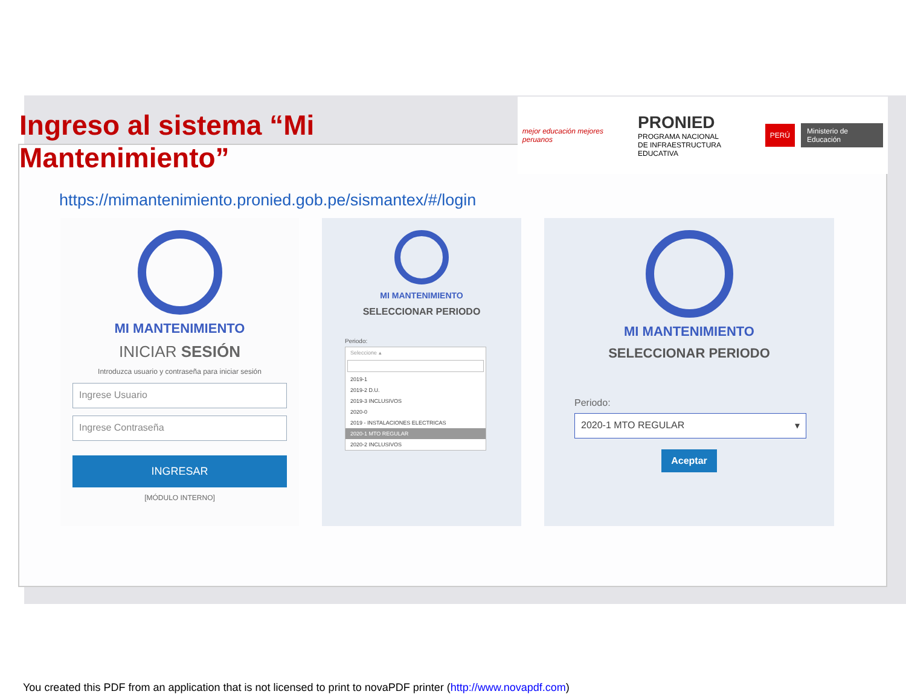Ingreso al sistema “Mi Mantenimiento”
mejor educación mejores peruanos
PRONIED
PROGRAMA NACIONAL
DE INFRAESTRUCTURA EDUCATIVA
PERÚ Ministerio de Educación
https://mimantenimiento.pronied.gob.pe/sismantex/#/login
MI MANTENIMIENTO
INICIAR SESIÓN
Introduzca usuario y contraseña para iniciar sesión
Ingrese Usuario
Ingrese Contraseña
INGRESAR
[MÓDULO INTERNO]
MI MANTENIMIENTO
SELECCIONAR PERIODO
Periodo:
Seleccione ▴
2019-1
2019-2 D.U.
2019-3 INCLUSIVOS
2020-0
2019 - INSTALACIONES ELECTRICAS
2020-1 MTO REGULAR
2020-2 INCLUSIVOS
MI MANTENIMIENTO
SELECCIONAR PERIODO
Periodo:
2020-1 MTO REGULAR ▾
Aceptar
You created this PDF from an application that is not licensed to print to novaPDF printer (http://www.novapdf.com)